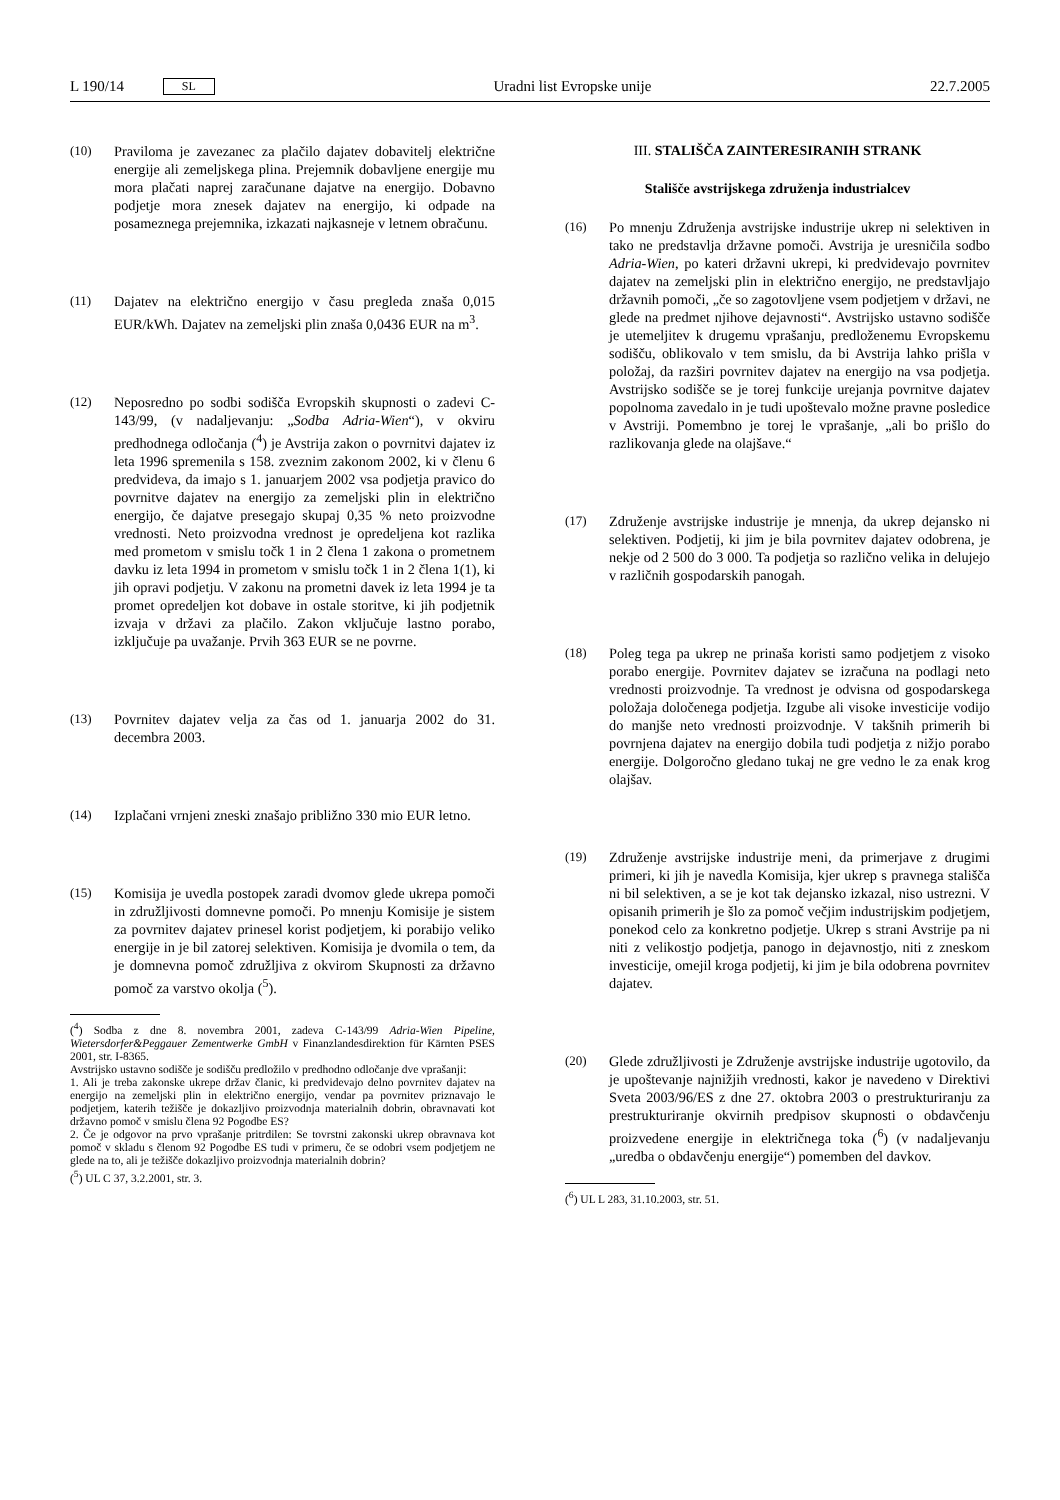L 190/14 SL Uradni list Evropske unije 22.7.2005
(10) Praviloma je zavezanec za plačilo dajatev dobavitelj električne energije ali zemeljskega plina. Prejemnik dobavljene energije mu mora plačati naprej zaračunane dajatve na energijo. Dobavno podjetje mora znesek dajatev na energijo, ki odpade na posameznega prejemnika, izkazati najkasneje v letnem obračunu.
(11) Dajatev na električno energijo v času pregleda znaša 0,015 EUR/kWh. Dajatev na zemeljski plin znaša 0,0436 EUR na m<sup>3</sup>.
(12) Neposredno po sodbi sodišča Evropskih skupnosti o zadevi C-143/99, (v nadaljevanju: „Sodba Adria-Wien“), v okviru predhodnega odločanja (<sup>4</sup>) je Avstrija zakon o povrnitvi dajatev iz leta 1996 spremenila s 158. zveznim zakonom 2002, ki v členu 6 predvideva, da imajo s 1. januarjem 2002 vsa podjetja pravico do povrnitve dajatev na energijo za zemeljski plin in električno energijo, če dajatve presegajo skupaj 0,35 % neto proizvodne vrednosti. Neto proizvodna vrednost je opredeljena kot razlika med prometom v smislu točk 1 in 2 člena 1 zakona o prometnem davku iz leta 1994 in prometom v smislu točk 1 in 2 člena 1(1), ki jih opravi podjetju. V zakonu na prometni davek iz leta 1994 je ta promet opredeljen kot dobave in ostale storitve, ki jih podjetnik izvaja v državi za plačilo. Zakon vključuje lastno porabo, izključuje pa uvažanje. Prvih 363 EUR se ne povrne.
(13) Povrnitev dajatev velja za čas od 1. januarja 2002 do 31. decembra 2003.
(14) Izplačani vrnjeni zneski znašajo približno 330 mio EUR letno.
(15) Komisija je uvedla postopek zaradi dvomov glede ukrepa pomoči in združljivosti domnevne pomoči. Po mnenju Komisije je sistem za povrnitev dajatev prinesel korist podjetjem, ki porabijo veliko energije in je bil zatorej selektiven. Komisija je dvomila o tem, da je domnevna pomoč združljiva z okvirom Skupnosti za državno pomoč za varstvo okolja (<sup>5</sup>).
(<sup>4</sup>) Sodba z dne 8. novembra 2001, zadeva C-143/99 Adria-Wien Pipeline, Wietersdorfer&Peggauer Zementwerke GmbH v Finanzlandesdirektion für Kärnten PSES 2001, str. I-8365.
Avstrijsko ustavno sodišče je sodišču predložilo v predhodno odločanje dve vprašanji:
1. Ali je treba zakonske ukrepe držav članic, ki predvidevajo delno povrnitev dajatev na energijo na zemeljski plin in električno energijo, vendar pa povrnitev priznavajo le podjetjem, katerih težišče je dokazljivo proizvodnja materialnih dobrin, obravnavati kot državno pomoč v smislu člena 92 Pogodbe ES?
2. Če je odgovor na prvo vprašanje pritrdilen: Se tovrstni zakonski ukrep obravnava kot pomoč v skladu s členom 92 Pogodbe ES tudi v primeru, če se odobri vsem podjetjem ne glede na to, ali je težišče dokazljivo proizvodnja materialnih dobrin?
(<sup>5</sup>) UL C 37, 3.2.2001, str. 3.
III. STALIŠČA ZAINTERESIRANIH STRANK
Stališče avstrijskega združenja industrialcev
(16) Po mnenju Združenja avstrijske industrije ukrep ni selektiven in tako ne predstavlja državne pomoči. Avstrija je uresničila sodbo Adria-Wien, po kateri državni ukrepi, ki predvidevajo povrnitev dajatev na zemeljski plin in električno energijo, ne predstavljajo državnih pomoči, „če so zagotovljene vsem podjetjem v državi, ne glede na predmet njihove dejavnosti“. Avstrijsko ustavno sodišče je utemeljitev k drugemu vprašanju, predloženemu Evropskemu sodišču, oblikovalo v tem smislu, da bi Avstrija lahko prišla v položaj, da razširi povrnitev dajatev na energijo na vsa podjetja. Avstrijsko sodišče se je torej funkcije urejanja povrnitve dajatev popolnoma zavedalo in je tudi upoštevalo možne pravne posledice v Avstriji. Pomembno je torej le vprašanje, „ali bo prišlo do razlikovanja glede na olajšave.“
(17) Združenje avstrijske industrije je mnenja, da ukrep dejansko ni selektiven. Podjetij, ki jim je bila povrnitev dajatev odobrena, je nekje od 2 500 do 3 000. Ta podjetja so različno velika in delujejo v različnih gospodarskih panogah.
(18) Poleg tega pa ukrep ne prinaša koristi samo podjetjem z visoko porabo energije. Povrnitev dajatev se izračuna na podlagi neto vrednosti proizvodnje. Ta vrednost je odvisna od gospodarskega položaja določenega podjetja. Izgube ali visoke investicije vodijo do manjše neto vrednosti proizvodnje. V takšnih primerih bi povrnjena dajatev na energijo dobila tudi podjetja z nižjo porabo energije. Dolgoročno gledano tukaj ne gre vedno le za enak krog olajšav.
(19) Združenje avstrijske industrije meni, da primerjave z drugimi primeri, ki jih je navedla Komisija, kjer ukrep s pravnega stališča ni bil selektiven, a se je kot tak dejansko izkazal, niso ustrezni. V opisanih primerih je šlo za pomoč večjim industrijskim podjetjem, ponekod celo za konkretno podjetje. Ukrep s strani Avstrije pa ni niti z velikostjo podjetja, panogo in dejavnostjo, niti z zneskom investicije, omejil kroga podjetij, ki jim je bila odobrena povrnitev dajatev.
(20) Glede združljivosti je Združenje avstrijske industrije ugotovilo, da je upoštevanje najnižjih vrednosti, kakor je navedeno v Direktivi Sveta 2003/96/ES z dne 27. oktobra 2003 o prestrukturiranju za prestrukturiranje okvirnih predpisov skupnosti o obdavčenju proizvedene energije in električnega toka (<sup>6</sup>) (v nadaljevanju „uredba o obdavčenju energije“) pomemben del davkov.
(<sup>6</sup>) UL L 283, 31.10.2003, str. 51.